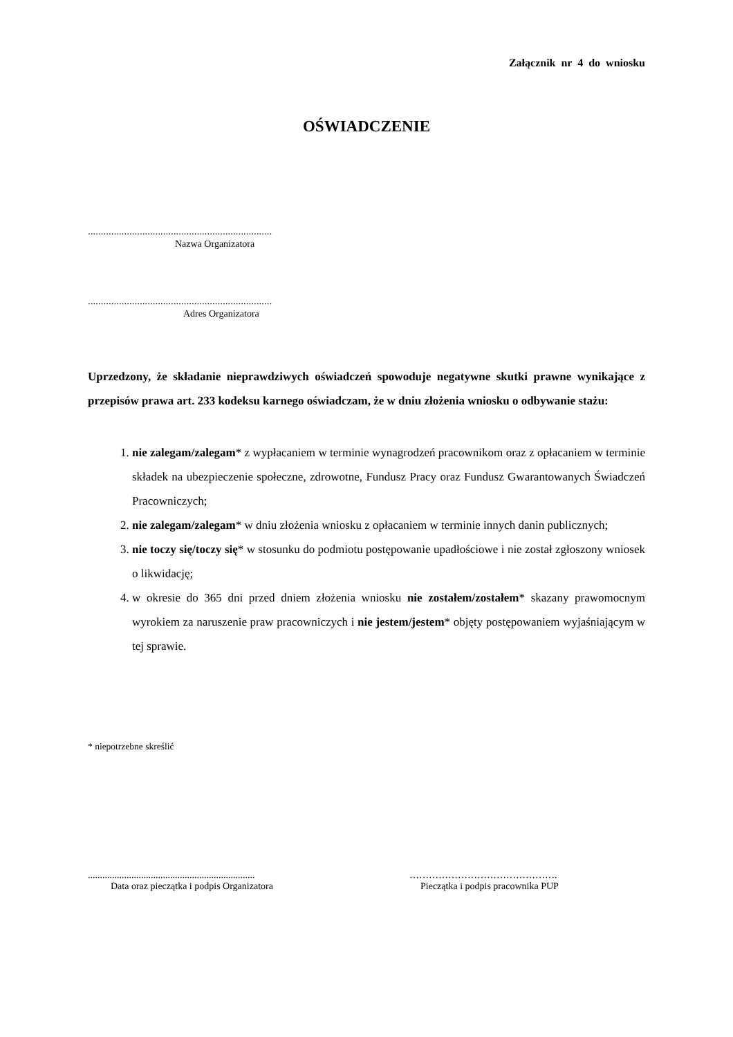Załącznik nr 4 do wniosku
OŚWIADCZENIE
.......................................................................
Nazwa Organizatora
.......................................................................
Adres Organizatora
Uprzedzony, że składanie nieprawdziwych oświadczeń spowoduje negatywne skutki prawne wynikające z przepisów prawa art. 233 kodeksu karnego oświadczam, że w dniu złożenia wniosku o odbywanie stażu:
1. nie zalegam/zalegam* z wypłacaniem w terminie wynagrodzeń pracownikom oraz z opłacaniem w terminie składek na ubezpieczenie społeczne, zdrowotne, Fundusz Pracy oraz Fundusz Gwarantowanych Świadczeń Pracowniczych;
2. nie zalegam/zalegam* w dniu złożenia wniosku z opłacaniem w terminie innych danin publicznych;
3. nie toczy się/toczy się* w stosunku do podmiotu postępowanie upadłościowe i nie został zgłoszony wniosek o likwidację;
4. w okresie do 365 dni przed dniem złożenia wniosku nie zostałem/zostałem* skazany prawomocnym wyrokiem za naruszenie praw pracowniczych i nie jestem/jestem* objęty postępowaniem wyjaśniającym w tej sprawie.
* niepotrzebne skreślić
.....................................................................
Data oraz pieczątka i podpis Organizatora
……………………………………….
Pieczątka i podpis pracownika PUP